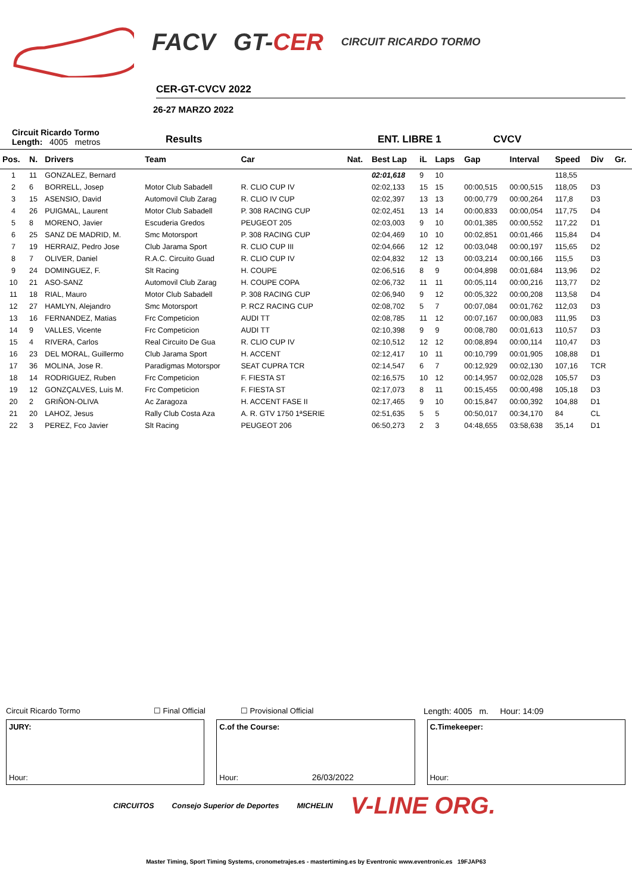FACV GT-CER CIRCUIT RICARDO TORMO
CER-GT-CVCV 2022
26-27 MARZO 2022
Circuit Ricardo Tormo
Length: 4005 metros Results ENT. LIBRE 1 CVCV
| Pos. | N. | Drivers | Team | Car | Nat. | Best Lap | iL | Laps | Gap | Interval | Speed | Div | Gr. |
| --- | --- | --- | --- | --- | --- | --- | --- | --- | --- | --- | --- | --- | --- |
| 1 | 11 | GONZALEZ, Bernard | | | | 02:01,618 | 9 | 10 | | | 118,55 | | |
| 2 | 6 | BORRELL, Josep | Motor Club Sabadell | R. CLIO CUP IV | | 02:02,133 | 15 | 15 | 00:00,515 | 00:00,515 | 118,05 | D3 | |
| 3 | 15 | ASENSIO, David | Automovil Club Zarag | R. CLIO IV CUP | | 02:02,397 | 13 | 13 | 00:00,779 | 00:00,264 | 117,8 | D3 | |
| 4 | 26 | PUIGMAL, Laurent | Motor Club Sabadell | P. 308 RACING CUP | | 02:02,451 | 13 | 14 | 00:00,833 | 00:00,054 | 117,75 | D4 | |
| 5 | 8 | MORENO, Javier | Escuderia Gredos | PEUGEOT 205 | | 02:03,003 | 9 | 10 | 00:01,385 | 00:00,552 | 117,22 | D1 | |
| 6 | 25 | SANZ DE MADRID, M. | Smc Motorsport | P. 308 RACING CUP | | 02:04,469 | 10 | 10 | 00:02,851 | 00:01,466 | 115,84 | D4 | |
| 7 | 19 | HERRAIZ, Pedro Jose | Club Jarama Sport | R. CLIO CUP III | | 02:04,666 | 12 | 12 | 00:03,048 | 00:00,197 | 115,65 | D2 | |
| 8 | 7 | OLIVER, Daniel | R.A.C. Circuito Guad | R. CLIO CUP IV | | 02:04,832 | 12 | 13 | 00:03,214 | 00:00,166 | 115,5 | D3 | |
| 9 | 24 | DOMINGUEZ, F. | Slt Racing | H. COUPE | | 02:06,516 | 8 | 9 | 00:04,898 | 00:01,684 | 113,96 | D2 | |
| 10 | 21 | ASO-SANZ | Automovil Club Zarag | H. COUPE COPA | | 02:06,732 | 11 | 11 | 00:05,114 | 00:00,216 | 113,77 | D2 | |
| 11 | 18 | RIAL, Mauro | Motor Club Sabadell | P. 308 RACING CUP | | 02:06,940 | 9 | 12 | 00:05,322 | 00:00,208 | 113,58 | D4 | |
| 12 | 27 | HAMLYN, Alejandro | Smc Motorsport | P. RCZ RACING CUP | | 02:08,702 | 5 | 7 | 00:07,084 | 00:01,762 | 112,03 | D3 | |
| 13 | 16 | FERNANDEZ, Matias | Frc Competicion | AUDI TT | | 02:08,785 | 11 | 12 | 00:07,167 | 00:00,083 | 111,95 | D3 | |
| 14 | 9 | VALLES, Vicente | Frc Competicion | AUDI TT | | 02:10,398 | 9 | 9 | 00:08,780 | 00:01,613 | 110,57 | D3 | |
| 15 | 4 | RIVERA, Carlos | Real Circuito De Gua | R. CLIO CUP IV | | 02:10,512 | 12 | 12 | 00:08,894 | 00:00,114 | 110,47 | D3 | |
| 16 | 23 | DEL MORAL, Guillermo | Club Jarama Sport | H. ACCENT | | 02:12,417 | 10 | 11 | 00:10,799 | 00:01,905 | 108,88 | D1 | |
| 17 | 36 | MOLINA, Jose R. | Paradigmas Motorspor | SEAT CUPRA TCR | | 02:14,547 | 6 | 7 | 00:12,929 | 00:02,130 | 107,16 | TCR | |
| 18 | 14 | RODRIGUEZ, Ruben | Frc Competicion | F. FIESTA ST | | 02:16,575 | 10 | 12 | 00:14,957 | 00:02,028 | 105,57 | D3 | |
| 19 | 12 | GONZÇALVES, Luis M. | Frc Competicion | F. FIESTA ST | | 02:17,073 | 8 | 11 | 00:15,455 | 00:00,498 | 105,18 | D3 | |
| 20 | 2 | GRIÑON-OLIVA | Ac Zaragoza | H. ACCENT FASE II | | 02:17,465 | 9 | 10 | 00:15,847 | 00:00,392 | 104,88 | D1 | |
| 21 | 20 | LAHOZ, Jesus | Rally Club Costa Aza | A. R. GTV 1750 1ªSERIE | | 02:51,635 | 5 | 5 | 00:50,017 | 00:34,170 | 84 | CL | |
| 22 | 3 | PEREZ, Fco Javier | Slt Racing | PEUGEOT 206 | | 06:50,273 | 2 | 3 | 04:48,655 | 03:58,638 | 35,14 | D1 | |
Circuit Ricardo Tormo ☐ Final Official ☐ Provisional Official Length: 4005 m. Hour: 14:09
JURY:
Hour:
C.of the Course:
Hour: 26/03/2022
C.Timekeeper:
Hour:
CIRCUITOS Consejo Superior de Deportes MICHELIN V-LINE ORG.
Master Timing, Sport Timing Systems, cronometrajes.es - mastertiming.es by Eventronic www.eventronic.es 19FJAP63